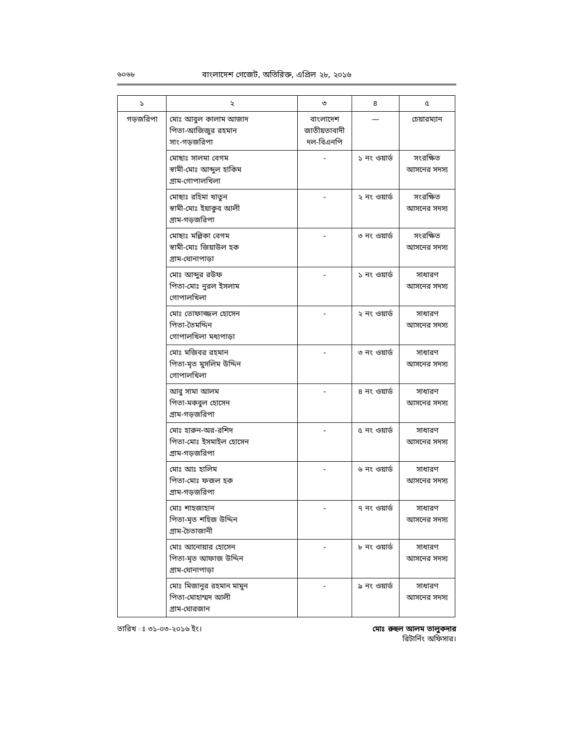৬০৬৮ বাংলাদেশ গেজেট, অতিরিক্ত, এপ্রিল ২৮, ২০১৬
| ১ | ২ | ৩ | ৪ | ৫ |
| --- | --- | --- | --- | --- |
| গড়জরিপা | মোঃ আবুল কালাম আজাদ পিতা-আজিজুর রহমান সাং-গড়জরিপা | বাংলাদেশ জাতীয়তাবাদী দল-বিএনপি | — | চেয়ারম্যান |
| | মোছাঃ সালমা বেগম স্বামী-মোঃ আব্দুল হাকিম গ্রাম-গোপালখিলা | - | ১ নং ওয়ার্ড | সংরক্ষিত আসনের সদস্য |
| | মোছাঃ রহিমা খাতুন স্বামী-মোঃ ইয়াকুব আলী গ্রাম-গড়জরিপা | - | ২ নং ওয়ার্ড | সংরক্ষিত আসনের সদস্য |
| | মোছাঃ মল্লিকা বেগম স্বামী-মোঃ জিয়াউল হক গ্রাম-ঘোনাপাড়া | - | ৩ নং ওয়ার্ড | সংরক্ষিত আসনের সদস্য |
| | মোঃ আব্দুর রউফ পিতা-মোঃ নুরল ইসলাম গোপালখিলা | - | ১ নং ওয়ার্ড | সাধারণ আসনের সদস্য |
| | মোঃ তোফাজ্জল হোসেন পিতা-তৈমদ্দিন গোপালখিলা মধ্যপাড়া | - | ২ নং ওয়ার্ড | সাধারণ আসনের সদস্য |
| | মোঃ মজিবর রহমান পিতা-মৃত মুসলিম উদ্দিন গোপালখিলা | - | ৩ নং ওয়ার্ড | সাধারণ আসনের সদস্য |
| | আবু সামা আলম পিতা-মকবুল হোসেন গ্রাম-গড়জরিপা | - | ৪ নং ওয়ার্ড | সাধারণ আসনের সদস্য |
| | মোঃ হারুন-অর-রশিদ পিতা-মোঃ ইসমাইল হোসেন গ্রাম-গড়জরিপা | - | ৫ নং ওয়ার্ড | সাধারণ আসনের সদস্য |
| | মোঃ আঃ হালিম পিতা-মোঃ ফজল হক গ্রাম-গড়জরিপা | - | ৬ নং ওয়ার্ড | সাধারণ আসনের সদস্য |
| | মোঃ শাহজাহান পিতা-মৃত শহিজ উদ্দিন গ্রাম-চৈতাজানী | - | ৭ নং ওয়ার্ড | সাধারণ আসনের সদস্য |
| | মোঃ আনোয়ার হোসেন পিতা-মৃত আফাজ উদ্দিন গ্রাম-ঘোনাপাড়া | - | ৮ নং ওয়ার্ড | সাধারণ আসনের সদস্য |
| | মোঃ মিজানুর রহমান মামুন পিতা-মোহাম্মদ আলী গ্রাম-ঘোরজান | - | ৯ নং ওয়ার্ড | সাধারণ আসনের সদস্য |
তারিখ ঃ ৩১-০৩-২০১৬ ইং। মোঃ রুহুল আলম তালুকদার
রিটার্নিং অফিসার।